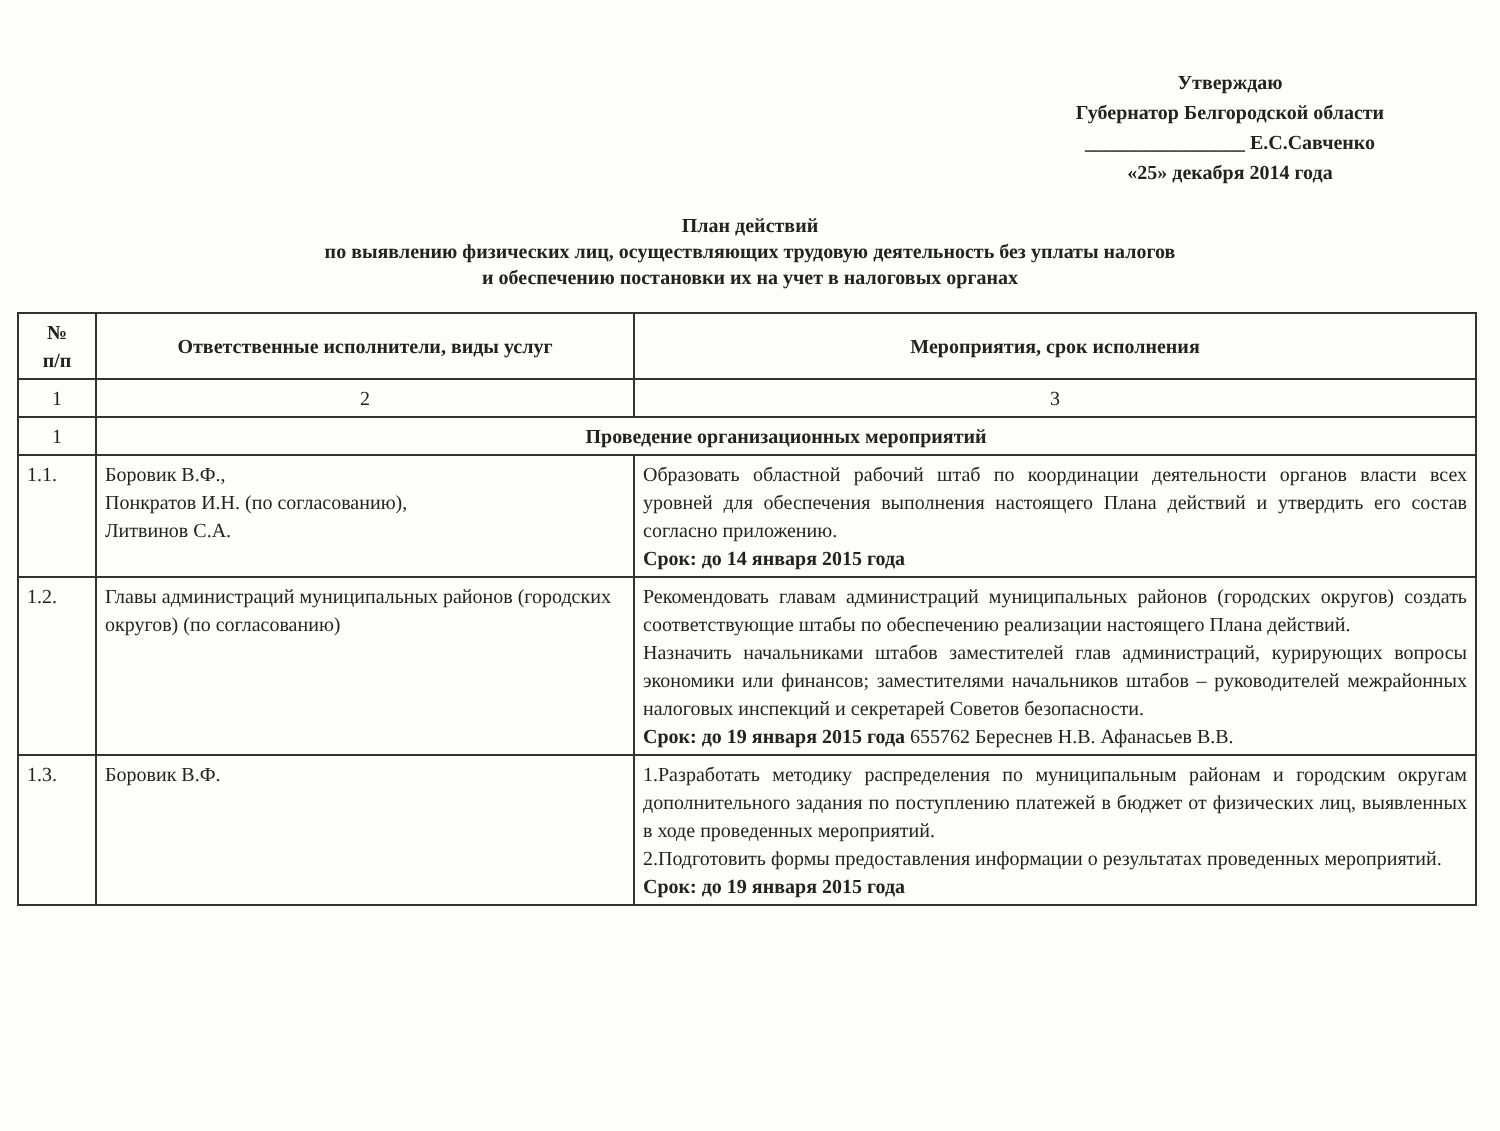Утверждаю
Губернатор Белгородской области
________________ Е.С.Савченко
«25» декабря 2014 года
План действий
по выявлению физических лиц, осуществляющих трудовую деятельность без уплаты налогов
и обеспечению постановки их на учет в налоговых органах
| № п/п | Ответственные исполнители, виды услуг | Мероприятия, срок исполнения |
| --- | --- | --- |
| 1 | 2 | 3 |
| 1 | Проведение организационных мероприятий | |
| 1.1. | Боровик В.Ф., Понкратов И.Н. (по согласованию), Литвинов С.А. | Образовать областной рабочий штаб по координации деятельности органов власти всех уровней для обеспечения выполнения настоящего Плана действий и утвердить его состав согласно приложению. Срок: до 14 января 2015 года |
| 1.2. | Главы администраций муниципальных районов (городских округов) (по согласованию) | Рекомендовать главам администраций муниципальных районов (городских округов) создать соответствующие штабы по обеспечению реализации настоящего Плана действий. Назначить начальниками штабов заместителей глав администраций, курирующих вопросы экономики или финансов; заместителями начальников штабов – руководителей межрайонных налоговых инспекций и секретарей Советов безопасности. Срок: до 19 января 2015 года 655762 Береснев Н.В. Афанасьев В.В. |
| 1.3. | Боровик В.Ф. | 1.Разработать методику распределения по муниципальным районам и городским округам дополнительного задания по поступлению платежей в бюджет от физических лиц, выявленных в ходе проведенных мероприятий. 2.Подготовить формы предоставления информации о результатах проведенных мероприятий. Срок: до 19 января 2015 года |